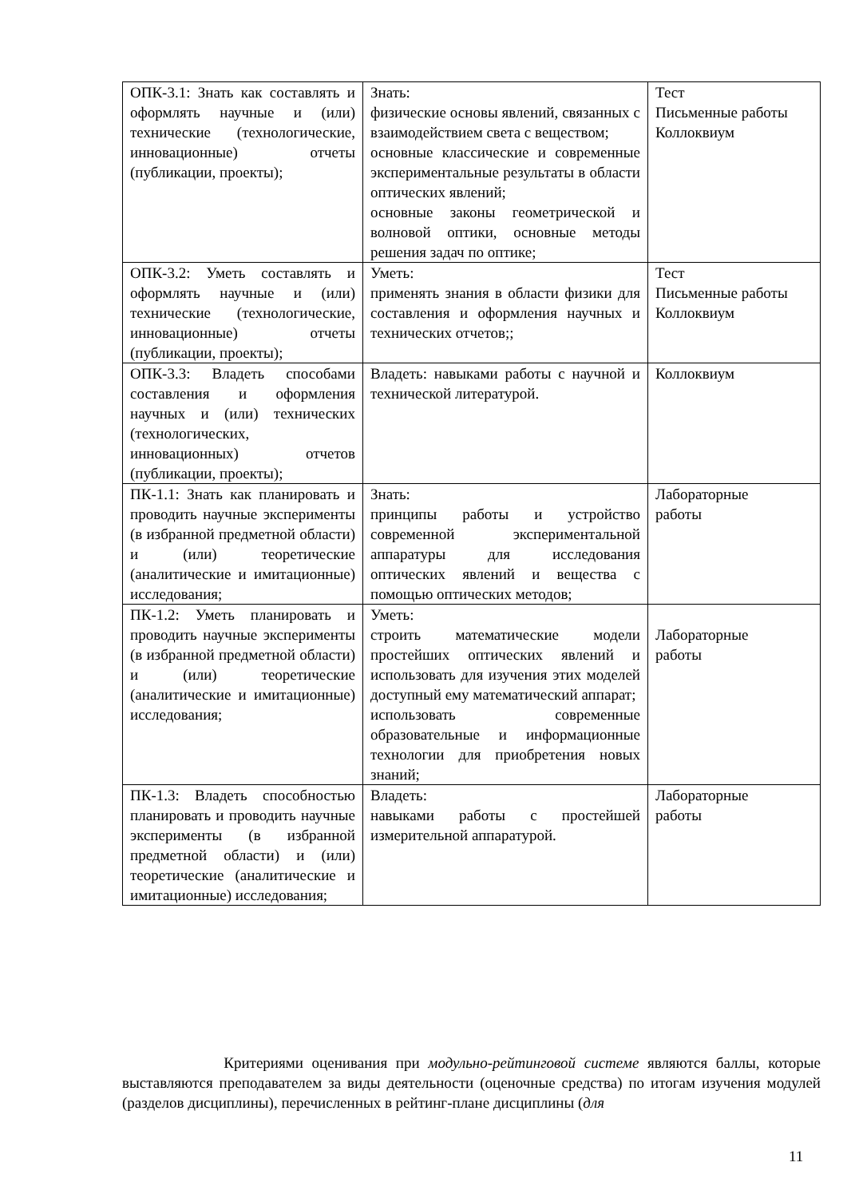| ОПК-3.1: Знать как составлять и оформлять научные и (или) технические (технологические, инновационные) отчеты (публикации, проекты); | Знать: физические основы явлений, связанных с взаимодействием света с веществом; основные классические и современные экспериментальные результаты в области оптических явлений; основные законы геометрической и волновой оптики, основные методы решения задач по оптике; | Тест Письменные работы Коллоквиум |
| ОПК-3.2: Уметь составлять и оформлять научные и (или) технические (технологические, инновационные) отчеты (публикации, проекты); | Уметь: применять знания в области физики для составления и оформления научных и технических отчетов;; | Тест Письменные работы Коллоквиум |
| ОПК-3.3: Владеть способами составления и оформления научных и (или) технических (технологических, инновационных) отчетов (публикации, проекты); | Владеть: навыками работы с научной и технической литературой. | Коллоквиум |
| ПК-1.1: Знать как планировать и проводить научные эксперименты (в избранной предметной области) и (или) теоретические (аналитические и имитационные) исследования; | Знать: принципы работы и устройство современной экспериментальной аппаратуры для исследования оптических явлений и вещества с помощью оптических методов; | Лабораторные работы |
| ПК-1.2: Уметь планировать и проводить научные эксперименты (в избранной предметной области) и (или) теоретические (аналитические и имитационные) исследования; | Уметь: строить математические модели простейших оптических явлений и использовать для изучения этих моделей доступный ему математический аппарат; использовать современные образовательные и информационные технологии для приобретения новых знаний; | Лабораторные работы |
| ПК-1.3: Владеть способностью планировать и проводить научные эксперименты (в избранной предметной области) и (или) теоретические (аналитические и имитационные) исследования; | Владеть: навыками работы с простейшей измерительной аппаратурой. | Лабораторные работы |
Критериями оценивания при модульно-рейтинговой системе являются баллы, которые выставляются преподавателем за виды деятельности (оценочные средства) по итогам изучения модулей (разделов дисциплины), перечисленных в рейтинг-плане дисциплины (для
11